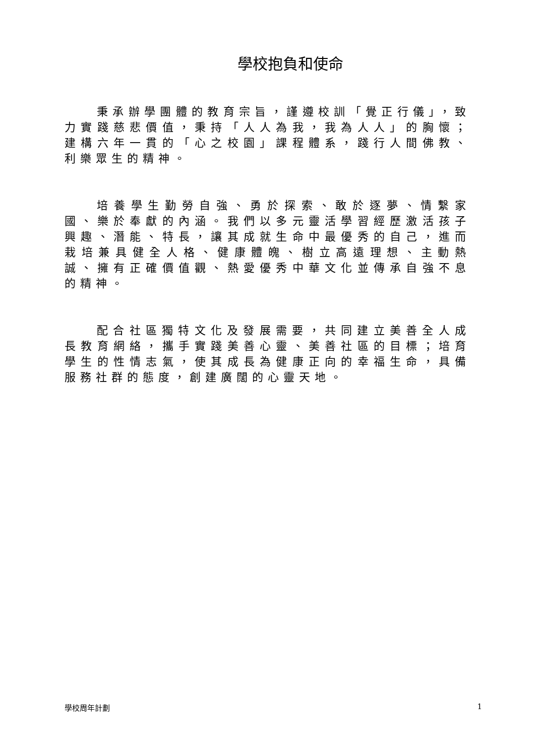學校抱負和使命
秉承辦學團體的教育宗旨，謹遵校訓「覺正行儀」，致力實踐慈悲價值，秉持「人人為我，我為人人」的胸懷；建構六年一貫的「心之校園」課程體系，踐行人間佛教、利樂眾生的精神。
培養學生勤勞自強、勇於探索、敢於逐夢、情繫家國、樂於奉獻的內涵。我們以多元靈活學習經歷激活孩子興趣、潛能、特長，讓其成就生命中最優秀的自己，進而栽培兼具健全人格、健康體魄、樹立高遠理想、主動熱誠、擁有正確價值觀、熱愛優秀中華文化並傳承自強不息的精神。
配合社區獨特文化及發展需要，共同建立美善全人成長教育網絡，攜手實踐美善心靈、美善社區的目標；培育學生的性情志氣，使其成長為健康正向的幸福生命，具備服務社群的態度，創建廣闊的心靈天地。
學校周年計劃 1